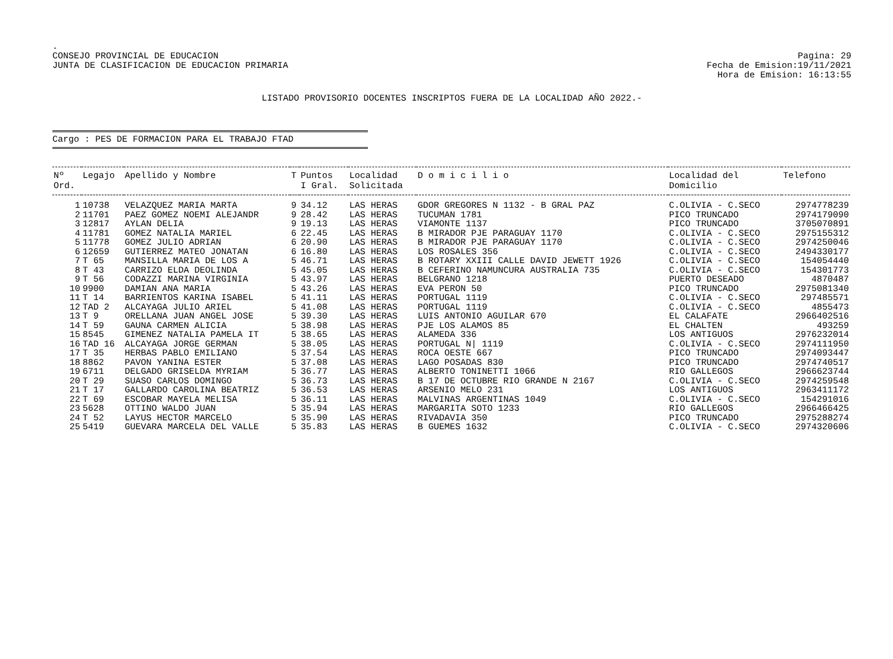.
CONSEJO PROVINCIAL DE EDUCACION
JUNTA DE CLASIFICACION DE EDUCACION PRIMARIA
Pagina: 29
Fecha de Emision:19/11/2021
Hora de Emision: 16:13:55
LISTADO PROVISORIO DOCENTES INSCRIPTOS FUERA DE LA LOCALIDAD AÑO 2022.-
Cargo : PES DE FORMACION PARA EL TRABAJO FTAD
| Nº Ord. | Legajo | Apellido y Nombre | T | Puntos I Gral. | Localidad Solicitada | D o m i c i l i o | Localidad del Domicilio | Telefono |
| --- | --- | --- | --- | --- | --- | --- | --- | --- |
| 1 | 10738 | VELAZQUEZ MARIA MARTA | 9 | 34.12 | LAS HERAS | GDOR GREGORES N 1132 - B GRAL PAZ | C.OLIVIA - C.SECO | 2974778239 |
| 2 | 11701 | PAEZ GOMEZ NOEMI ALEJANDR | 9 | 28.42 | LAS HERAS | TUCUMAN 1781 | PICO TRUNCADO | 2974179090 |
| 3 | 12817 | AYLAN DELIA | 9 | 19.13 | LAS HERAS | VIAMONTE 1137 | PICO TRUNCADO | 3705070891 |
| 4 | 11781 | GOMEZ NATALIA MARIEL | 6 | 22.45 | LAS HERAS | B MIRADOR PJE PARAGUAY 1170 | C.OLIVIA - C.SECO | 2975155312 |
| 5 | 11778 | GOMEZ JULIO ADRIAN | 6 | 20.90 | LAS HERAS | B MIRADOR PJE PARAGUAY 1170 | C.OLIVIA - C.SECO | 2974250046 |
| 6 | 12659 | GUTIERREZ MATEO JONATAN | 6 | 16.80 | LAS HERAS | LOS ROSALES 356 | C.OLIVIA - C.SECO | 2494330177 |
| 7 | T 65 | MANSILLA MARIA DE LOS A | 5 | 46.71 | LAS HERAS | B ROTARY XXIII CALLE DAVID JEWETT 1926 | C.OLIVIA - C.SECO | 154054440 |
| 8 | T 43 | CARRIZO ELDA DEOLINDA | 5 | 45.05 | LAS HERAS | B CEFERINO NAMUNCURA AUSTRALIA 735 | C.OLIVIA - C.SECO | 154301773 |
| 9 | T 56 | CODAZZI MARINA VIRGINIA | 5 | 43.97 | LAS HERAS | BELGRANO 1218 | PUERTO DESEADO | 4870487 |
| 10 | 9900 | DAMIAN ANA MARIA | 5 | 43.26 | LAS HERAS | EVA PERON 50 | PICO TRUNCADO | 2975081340 |
| 11 | T 14 | BARRIENTOS KARINA ISABEL | 5 | 41.11 | LAS HERAS | PORTUGAL 1119 | C.OLIVIA - C.SECO | 297485571 |
| 12 | TAD 2 | ALCAYAGA JULIO ARIEL | 5 | 41.08 | LAS HERAS | PORTUGAL 1119 | C.OLIVIA - C.SECO | 4855473 |
| 13 | T 9 | ORELLANA JUAN ANGEL JOSE | 5 | 39.30 | LAS HERAS | LUIS ANTONIO AGUILAR 670 | EL CALAFATE | 2966402516 |
| 14 | T 59 | GAUNA CARMEN ALICIA | 5 | 38.98 | LAS HERAS | PJE LOS ALAMOS 85 | EL CHALTEN | 493259 |
| 15 | 8545 | GIMENEZ NATALIA PAMELA IT | 5 | 38.65 | LAS HERAS | ALAMEDA 336 | LOS ANTIGUOS | 2976232014 |
| 16 | TAD 16 | ALCAYAGA JORGE GERMAN | 5 | 38.05 | LAS HERAS | PORTUGAL N/ 1119 | C.OLIVIA - C.SECO | 2974111950 |
| 17 | T 35 | HERBAS PABLO EMILIANO | 5 | 37.54 | LAS HERAS | ROCA OESTE 667 | PICO TRUNCADO | 2974093447 |
| 18 | 8862 | PAVON YANINA ESTER | 5 | 37.08 | LAS HERAS | LAGO POSADAS 830 | PICO TRUNCADO | 2974740517 |
| 19 | 6711 | DELGADO GRISELDA MYRIAM | 5 | 36.77 | LAS HERAS | ALBERTO TONINETTI 1066 | RIO GALLEGOS | 2966623744 |
| 20 | T 29 | SUASO CARLOS DOMINGO | 5 | 36.73 | LAS HERAS | B 17 DE OCTUBRE RIO GRANDE N 2167 | C.OLIVIA - C.SECO | 2974259548 |
| 21 | T 17 | GALLARDO CAROLINA BEATRIZ | 5 | 36.53 | LAS HERAS | ARSENIO MELO 231 | LOS ANTIGUOS | 2963411172 |
| 22 | T 69 | ESCOBAR MAYELA MELISA | 5 | 36.11 | LAS HERAS | MALVINAS ARGENTINAS 1049 | C.OLIVIA - C.SECO | 154291016 |
| 23 | 5628 | OTTINO WALDO JUAN | 5 | 35.94 | LAS HERAS | MARGARITA SOTO 1233 | RIO GALLEGOS | 2966466425 |
| 24 | T 52 | LAYUS HECTOR MARCELO | 5 | 35.90 | LAS HERAS | RIVADAVIA 350 | PICO TRUNCADO | 2975288274 |
| 25 | 5419 | GUEVARA MARCELA DEL VALLE | 5 | 35.83 | LAS HERAS | B GUEMES 1632 | C.OLIVIA - C.SECO | 2974320606 |